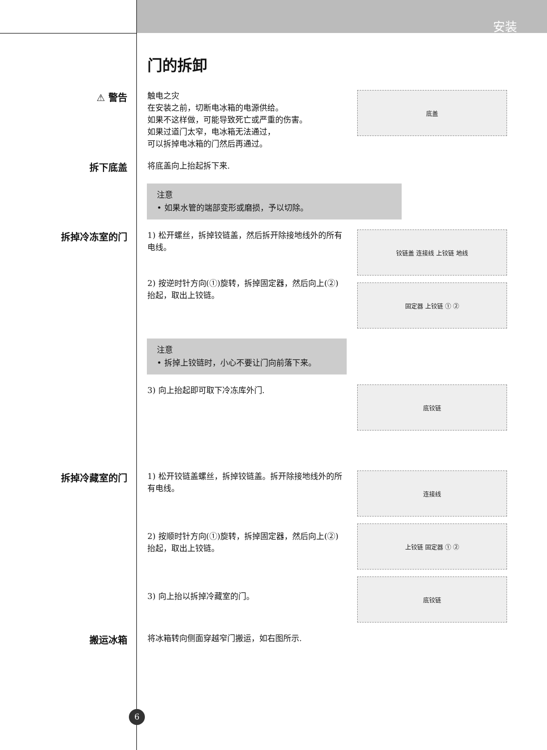安装
门的拆卸
⚠ 警告
触电之灾
在安装之前，切断电冰箱的电源供给。
如果不这样做，可能导致死亡或严重的伤害。
如果过道门太窄，电冰箱无法通过，
可以拆掉电冰箱的门然后再通过。
底盖
拆下底盖
将底盖向上抬起拆下来.
注意
• 如果水管的端部变形或磨损，予以切除。
拆掉冷冻室的门
1) 松开螺丝，拆掉铰链盖，然后拆开除接地线外的所有电线。
2) 按逆时针方向(①)旋转，拆掉固定器，然后向上(②)抬起，取出上铰链。
铰链盖 连接线 上铰链 地线
固定器 上铰链 ① ②
注意
• 拆掉上铰链时，小心不要让门向前落下来。
3) 向上抬起即可取下冷冻库外门.
底铰链
拆掉冷藏室的门
1) 松开铰链盖螺丝，拆掉铰链盖。拆开除接地线外的所有电线。
2) 按顺时针方向(①)旋转，拆掉固定器，然后向上(②)抬起，取出上铰链。
3) 向上抬以拆掉冷藏室的门。
连接线
上铰链 固定器 ① ②
底铰链
搬运冰箱
将冰箱转向侧面穿越窄门搬运，如右图所示.
6